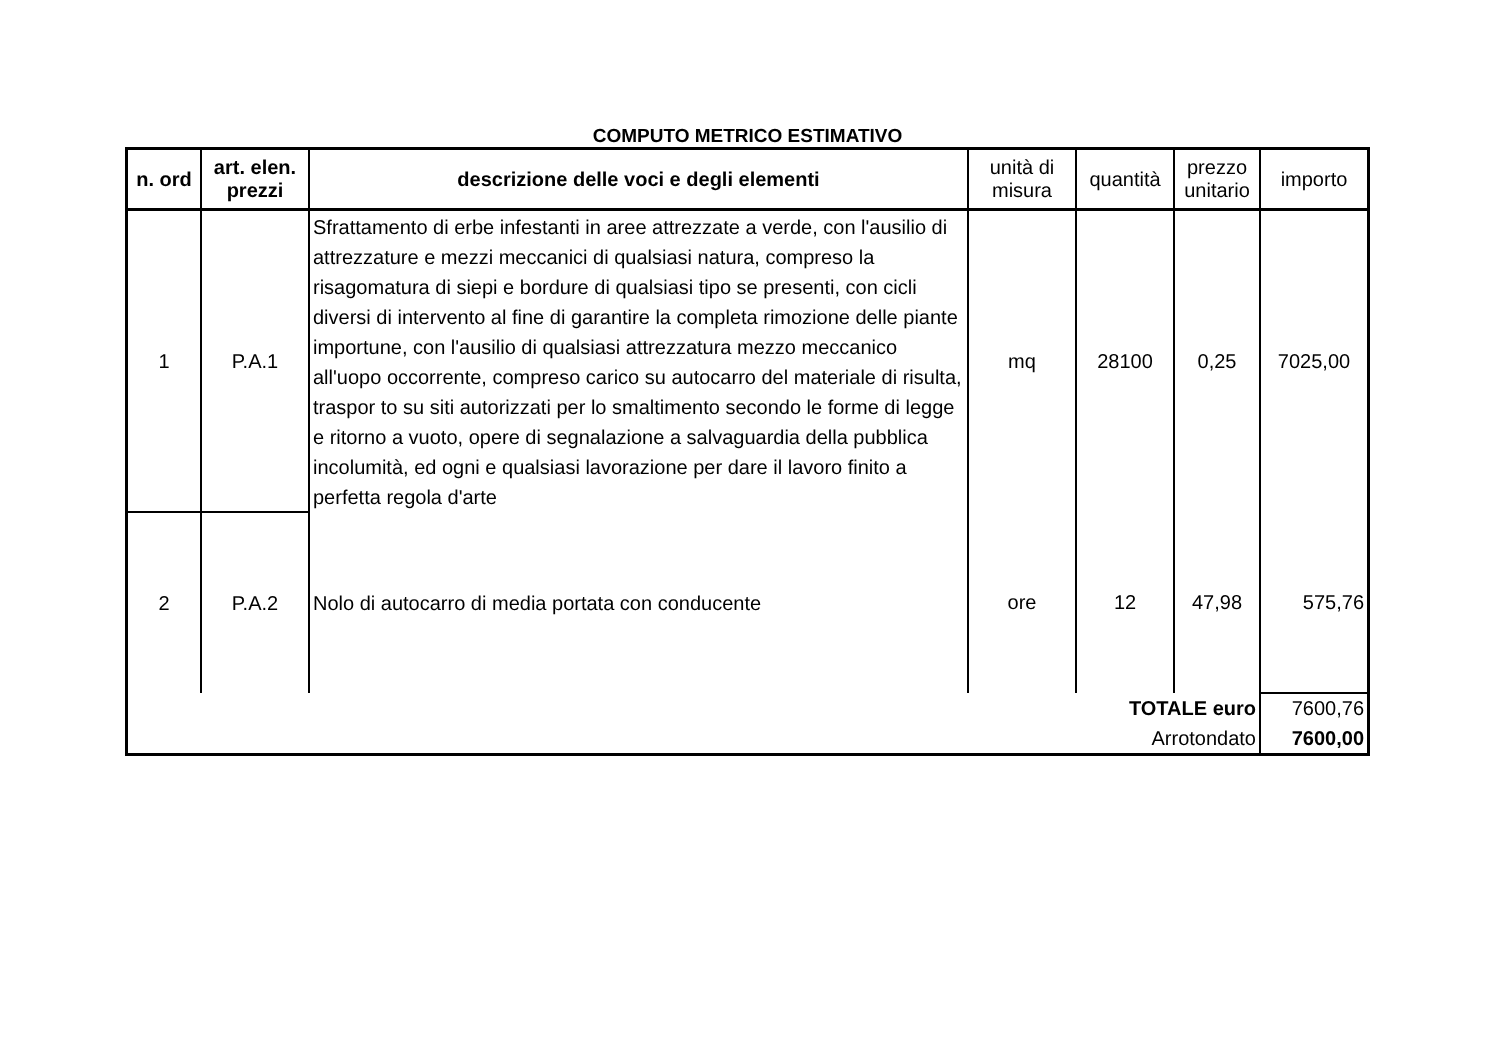COMPUTO METRICO ESTIMATIVO
| n. ord | art. elen. prezzi | descrizione delle voci e degli elementi | unità di misura | quantità | prezzo unitario | importo |
| --- | --- | --- | --- | --- | --- | --- |
| 1 | P.A.1 | Sfrattamento di erbe infestanti in aree attrezzate a verde, con l'ausilio di attrezzature e mezzi meccanici di qualsiasi natura, compreso la risagomatura di siepi e bordure di qualsiasi tipo se presenti, con cicli diversi di intervento al fine di garantire la completa rimozione delle piante importune, con l'ausilio di qualsiasi attrezzatura mezzo meccanico all'uopo occorrente, compreso carico su autocarro del materiale di risulta, traspor to su siti autorizzati per lo smaltimento secondo le forme di legge e ritorno a vuoto, opere di segnalazione a salvaguardia della pubblica incolumità, ed ogni e qualsiasi lavorazione per dare il lavoro finito a perfetta regola d'arte | mq | 28100 | 0,25 | 7025,00 |
| 2 | P.A.2 | Nolo di autocarro di media portata con conducente | ore | 12 | 47,98 | 575,76 |
| TOTALE euro | | | | | | 7600,76 |
| Arrotondato | | | | | | 7600,00 |